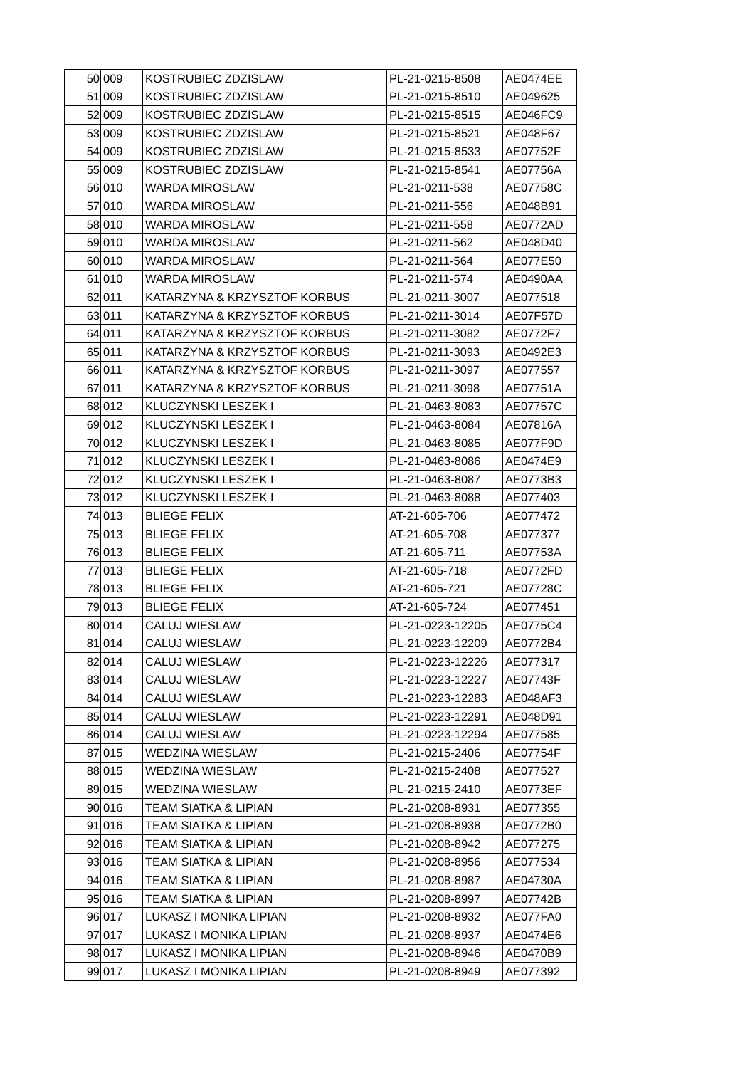| 50 | 009 | KOSTRUBIEC ZDZISLAW | PL-21-0215-8508 | AE0474EE |
| 51 | 009 | KOSTRUBIEC ZDZISLAW | PL-21-0215-8510 | AE049625 |
| 52 | 009 | KOSTRUBIEC ZDZISLAW | PL-21-0215-8515 | AE046FC9 |
| 53 | 009 | KOSTRUBIEC ZDZISLAW | PL-21-0215-8521 | AE048F67 |
| 54 | 009 | KOSTRUBIEC ZDZISLAW | PL-21-0215-8533 | AE07752F |
| 55 | 009 | KOSTRUBIEC ZDZISLAW | PL-21-0215-8541 | AE07756A |
| 56 | 010 | WARDA MIROSLAW | PL-21-0211-538 | AE07758C |
| 57 | 010 | WARDA MIROSLAW | PL-21-0211-556 | AE048B91 |
| 58 | 010 | WARDA MIROSLAW | PL-21-0211-558 | AE0772AD |
| 59 | 010 | WARDA MIROSLAW | PL-21-0211-562 | AE048D40 |
| 60 | 010 | WARDA MIROSLAW | PL-21-0211-564 | AE077E50 |
| 61 | 010 | WARDA MIROSLAW | PL-21-0211-574 | AE0490AA |
| 62 | 011 | KATARZYNA & KRZYSZTOF KORBUS | PL-21-0211-3007 | AE077518 |
| 63 | 011 | KATARZYNA & KRZYSZTOF KORBUS | PL-21-0211-3014 | AE07F57D |
| 64 | 011 | KATARZYNA & KRZYSZTOF KORBUS | PL-21-0211-3082 | AE0772F7 |
| 65 | 011 | KATARZYNA & KRZYSZTOF KORBUS | PL-21-0211-3093 | AE0492E3 |
| 66 | 011 | KATARZYNA & KRZYSZTOF KORBUS | PL-21-0211-3097 | AE077557 |
| 67 | 011 | KATARZYNA & KRZYSZTOF KORBUS | PL-21-0211-3098 | AE07751A |
| 68 | 012 | KLUCZYNSKI LESZEK I | PL-21-0463-8083 | AE07757C |
| 69 | 012 | KLUCZYNSKI LESZEK I | PL-21-0463-8084 | AE07816A |
| 70 | 012 | KLUCZYNSKI LESZEK I | PL-21-0463-8085 | AE077F9D |
| 71 | 012 | KLUCZYNSKI LESZEK I | PL-21-0463-8086 | AE0474E9 |
| 72 | 012 | KLUCZYNSKI LESZEK I | PL-21-0463-8087 | AE0773B3 |
| 73 | 012 | KLUCZYNSKI LESZEK I | PL-21-0463-8088 | AE077403 |
| 74 | 013 | BLIEGE FELIX | AT-21-605-706 | AE077472 |
| 75 | 013 | BLIEGE FELIX | AT-21-605-708 | AE077377 |
| 76 | 013 | BLIEGE FELIX | AT-21-605-711 | AE07753A |
| 77 | 013 | BLIEGE FELIX | AT-21-605-718 | AE0772FD |
| 78 | 013 | BLIEGE FELIX | AT-21-605-721 | AE07728C |
| 79 | 013 | BLIEGE FELIX | AT-21-605-724 | AE077451 |
| 80 | 014 | CALUJ WIESLAW | PL-21-0223-12205 | AE0775C4 |
| 81 | 014 | CALUJ WIESLAW | PL-21-0223-12209 | AE0772B4 |
| 82 | 014 | CALUJ WIESLAW | PL-21-0223-12226 | AE077317 |
| 83 | 014 | CALUJ WIESLAW | PL-21-0223-12227 | AE07743F |
| 84 | 014 | CALUJ WIESLAW | PL-21-0223-12283 | AE048AF3 |
| 85 | 014 | CALUJ WIESLAW | PL-21-0223-12291 | AE048D91 |
| 86 | 014 | CALUJ WIESLAW | PL-21-0223-12294 | AE077585 |
| 87 | 015 | WEDZINA WIESLAW | PL-21-0215-2406 | AE07754F |
| 88 | 015 | WEDZINA WIESLAW | PL-21-0215-2408 | AE077527 |
| 89 | 015 | WEDZINA WIESLAW | PL-21-0215-2410 | AE0773EF |
| 90 | 016 | TEAM SIATKA & LIPIAN | PL-21-0208-8931 | AE077355 |
| 91 | 016 | TEAM SIATKA & LIPIAN | PL-21-0208-8938 | AE0772B0 |
| 92 | 016 | TEAM SIATKA & LIPIAN | PL-21-0208-8942 | AE077275 |
| 93 | 016 | TEAM SIATKA & LIPIAN | PL-21-0208-8956 | AE077534 |
| 94 | 016 | TEAM SIATKA & LIPIAN | PL-21-0208-8987 | AE04730A |
| 95 | 016 | TEAM SIATKA & LIPIAN | PL-21-0208-8997 | AE07742B |
| 96 | 017 | LUKASZ I MONIKA LIPIAN | PL-21-0208-8932 | AE077FA0 |
| 97 | 017 | LUKASZ I MONIKA LIPIAN | PL-21-0208-8937 | AE0474E6 |
| 98 | 017 | LUKASZ I MONIKA LIPIAN | PL-21-0208-8946 | AE0470B9 |
| 99 | 017 | LUKASZ I MONIKA LIPIAN | PL-21-0208-8949 | AE077392 |